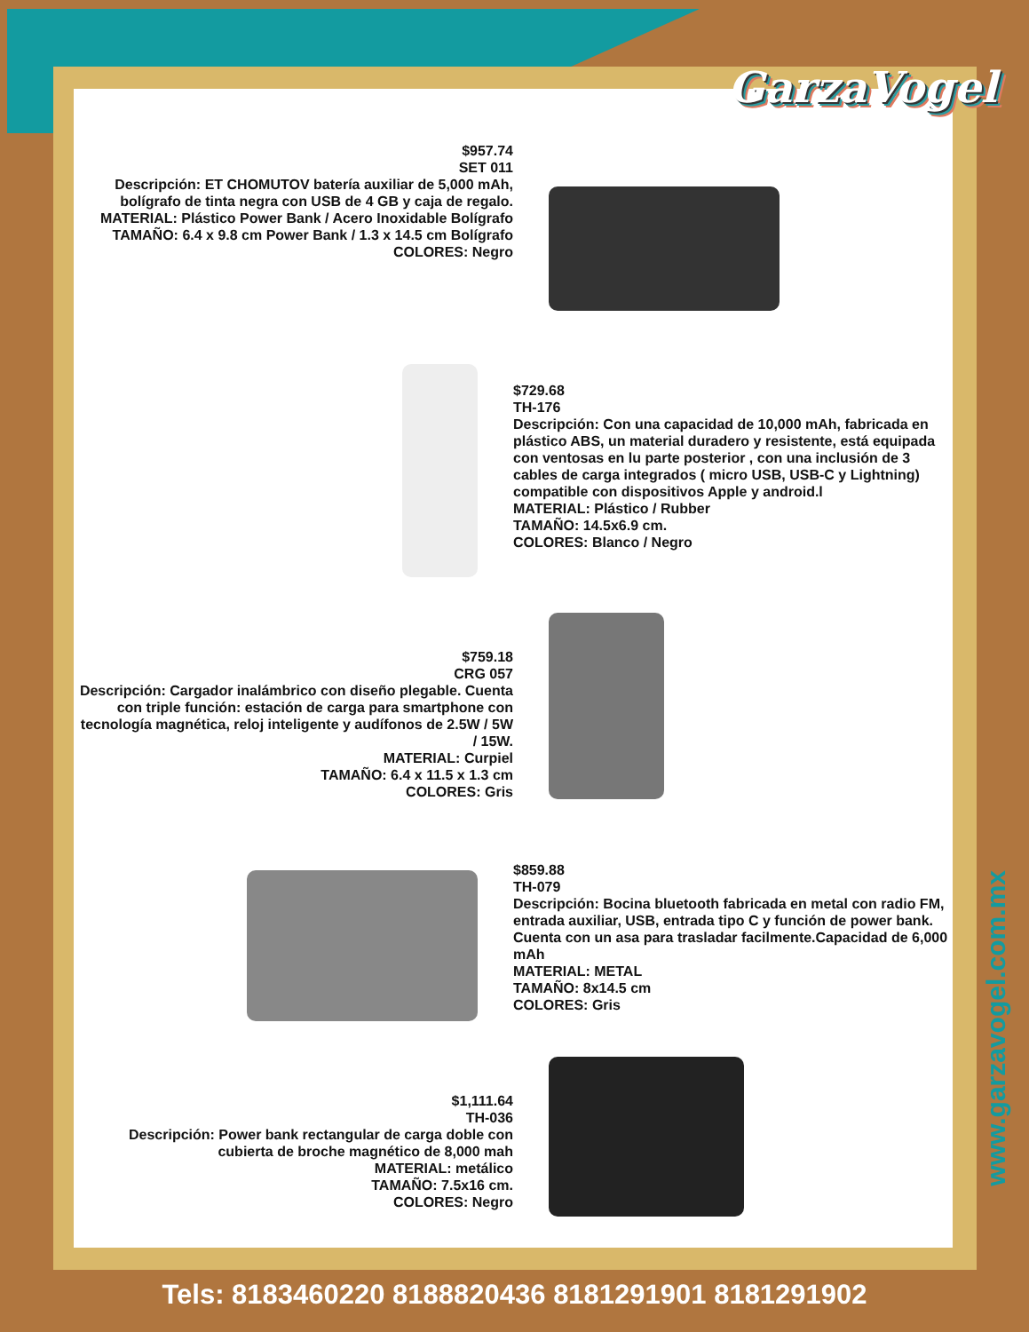GarzaVogel
$957.74
SET 011
Descripción: ET CHOMUTOV batería auxiliar de 5,000 mAh, bolígrafo de tinta negra con USB de 4 GB y caja de regalo.
MATERIAL: Plástico Power Bank / Acero Inoxidable Bolígrafo
TAMAÑO: 6.4 x 9.8 cm Power Bank / 1.3 x 14.5 cm Bolígrafo
COLORES: Negro
$729.68
TH-176
Descripción: Con una capacidad de 10,000 mAh, fabricada en plástico ABS, un material duradero y resistente, está equipada con ventosas en lu parte posterior , con una inclusión de 3 cables de carga integrados ( micro USB, USB-C y Lightning) compatible con dispositivos Apple y android.l
MATERIAL: Plástico / Rubber
TAMAÑO: 14.5x6.9 cm.
COLORES: Blanco / Negro
$759.18
CRG 057
Descripción: Cargador inalámbrico con diseño plegable. Cuenta con triple función: estación de carga para smartphone con tecnología magnética, reloj inteligente y audífonos de 2.5W / 5W / 15W.
MATERIAL: Curpiel
TAMAÑO: 6.4 x 11.5 x 1.3 cm
COLORES: Gris
$859.88
TH-079
Descripción: Bocina bluetooth fabricada en metal con radio FM, entrada auxiliar, USB, entrada tipo C y función de power bank. Cuenta con un asa para trasladar facilmente.Capacidad de 6,000 mAh
MATERIAL: METAL
TAMAÑO: 8x14.5 cm
COLORES: Gris
$1,111.64
TH-036
Descripción: Power bank rectangular de carga doble con cubierta de broche magnético de 8,000 mah
MATERIAL: metálico
TAMAÑO: 7.5x16 cm.
COLORES: Negro
www.garzavogel.com.mx
Tels: 8183460220 8188820436 8181291901 8181291902